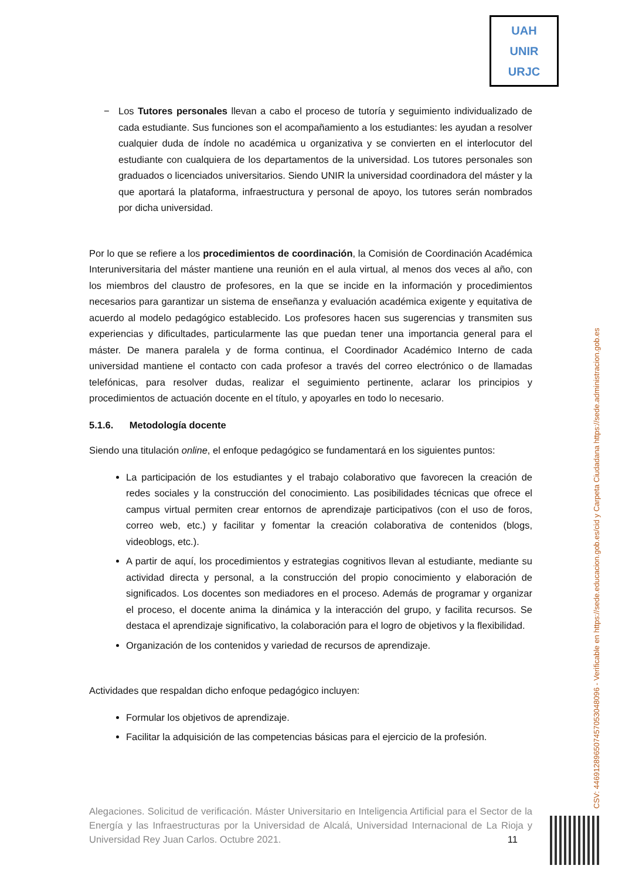UAH
UNIR
URJC
− Los Tutores personales llevan a cabo el proceso de tutoría y seguimiento individualizado de cada estudiante. Sus funciones son el acompañamiento a los estudiantes: les ayudan a resolver cualquier duda de índole no académica u organizativa y se convierten en el interlocutor del estudiante con cualquiera de los departamentos de la universidad. Los tutores personales son graduados o licenciados universitarios. Siendo UNIR la universidad coordinadora del máster y la que aportará la plataforma, infraestructura y personal de apoyo, los tutores serán nombrados por dicha universidad.
Por lo que se refiere a los procedimientos de coordinación, la Comisión de Coordinación Académica Interuniversitaria del máster mantiene una reunión en el aula virtual, al menos dos veces al año, con los miembros del claustro de profesores, en la que se incide en la información y procedimientos necesarios para garantizar un sistema de enseñanza y evaluación académica exigente y equitativa de acuerdo al modelo pedagógico establecido. Los profesores hacen sus sugerencias y transmiten sus experiencias y dificultades, particularmente las que puedan tener una importancia general para el máster. De manera paralela y de forma continua, el Coordinador Académico Interno de cada universidad mantiene el contacto con cada profesor a través del correo electrónico o de llamadas telefónicas, para resolver dudas, realizar el seguimiento pertinente, aclarar los principios y procedimientos de actuación docente en el título, y apoyarles en todo lo necesario.
5.1.6. Metodología docente
Siendo una titulación online, el enfoque pedagógico se fundamentará en los siguientes puntos:
La participación de los estudiantes y el trabajo colaborativo que favorecen la creación de redes sociales y la construcción del conocimiento. Las posibilidades técnicas que ofrece el campus virtual permiten crear entornos de aprendizaje participativos (con el uso de foros, correo web, etc.) y facilitar y fomentar la creación colaborativa de contenidos (blogs, videoblogs, etc.).
A partir de aquí, los procedimientos y estrategias cognitivos llevan al estudiante, mediante su actividad directa y personal, a la construcción del propio conocimiento y elaboración de significados. Los docentes son mediadores en el proceso. Además de programar y organizar el proceso, el docente anima la dinámica y la interacción del grupo, y facilita recursos. Se destaca el aprendizaje significativo, la colaboración para el logro de objetivos y la flexibilidad.
Organización de los contenidos y variedad de recursos de aprendizaje.
Actividades que respaldan dicho enfoque pedagógico incluyen:
Formular los objetivos de aprendizaje.
Facilitar la adquisición de las competencias básicas para el ejercicio de la profesión.
Alegaciones. Solicitud de verificación. Máster Universitario en Inteligencia Artificial para el Sector de la Energía y las Infraestructuras por la Universidad de Alcalá, Universidad Internacional de La Rioja y Universidad Rey Juan Carlos. Octubre 2021. 11
CSV: 446912896507457053048096 - Verificable en https://sede.educacion.gob.es/cid y Carpeta Ciudadana https://sede.administracion.gob.es